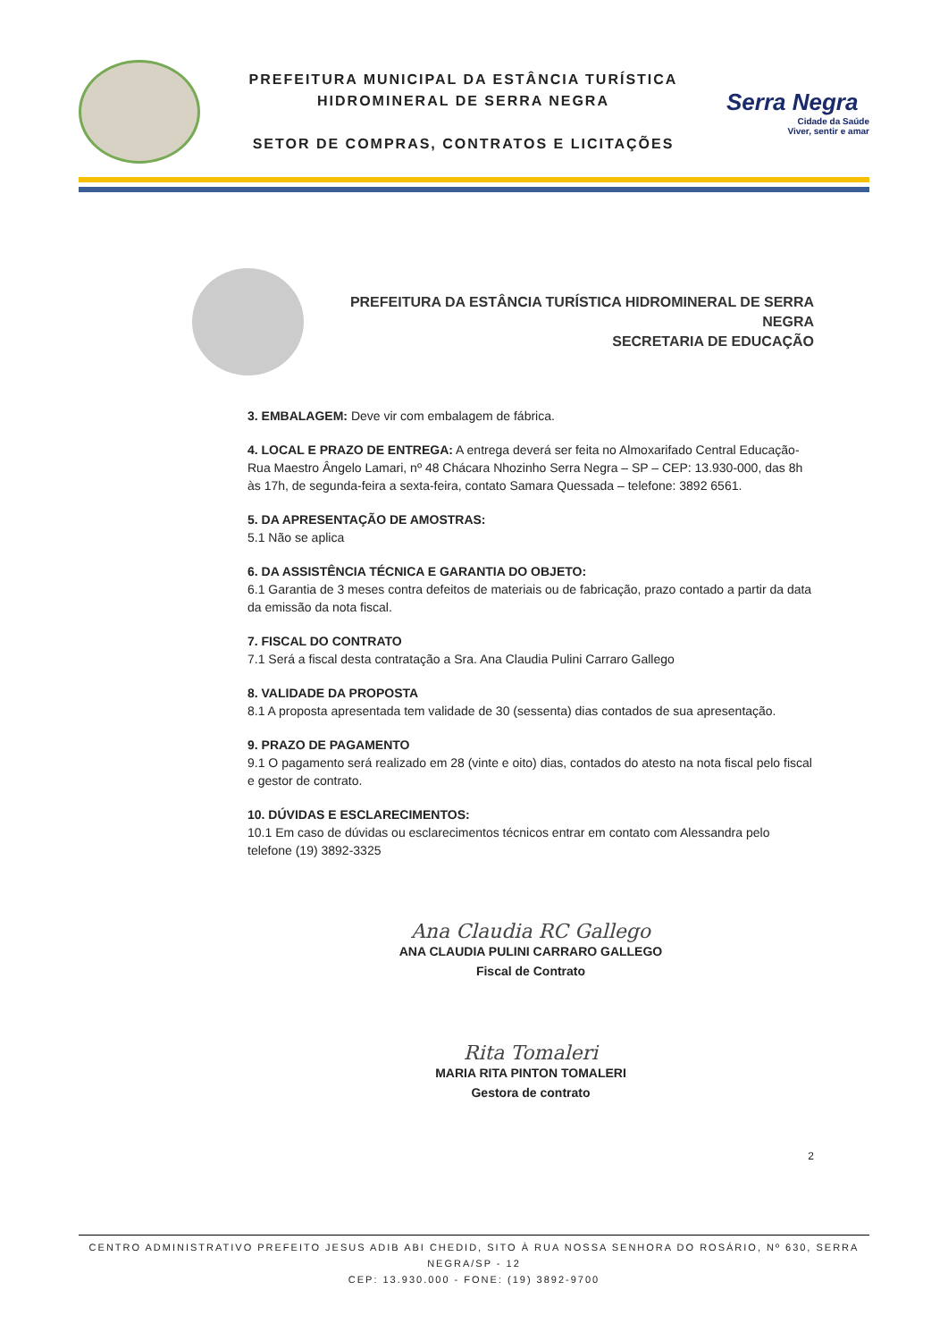PREFEITURA MUNICIPAL DA ESTÂNCIA TURÍSTICA
HIDROMINERAL DE SERRA NEGRA
SETOR DE COMPRAS, CONTRATOS E LICITAÇÕES
Serra Negra
Cidade da Saúde
Viver, sentir e amar
PREFEITURA DA ESTÂNCIA TURÍSTICA HIDROMINERAL DE SERRA NEGRA
SECRETARIA DE EDUCAÇÃO
3. EMBALAGEM: Deve vir com embalagem de fábrica.
4. LOCAL E PRAZO DE ENTREGA: A entrega deverá ser feita no Almoxarifado Central Educação-Rua Maestro Ângelo Lamari, nº 48 Chácara Nhozinho Serra Negra – SP – CEP: 13.930-000, das 8h às 17h, de segunda-feira a sexta-feira, contato Samara Quessada – telefone: 3892 6561.
5. DA APRESENTAÇÃO DE AMOSTRAS:
5.1 Não se aplica
6. DA ASSISTÊNCIA TÉCNICA E GARANTIA DO OBJETO:
6.1 Garantia de 3 meses contra defeitos de materiais ou de fabricação, prazo contado a partir da data da emissão da nota fiscal.
7. FISCAL DO CONTRATO
7.1 Será a fiscal desta contratação a Sra. Ana Claudia Pulini Carraro Gallego
8. VALIDADE DA PROPOSTA
8.1 A proposta apresentada tem validade de 30 (sessenta) dias contados de sua apresentação.
9. PRAZO DE PAGAMENTO
9.1 O pagamento será realizado em 28 (vinte e oito) dias, contados do atesto na nota fiscal pelo fiscal e gestor de contrato.
10. DÚVIDAS E ESCLARECIMENTOS:
10.1 Em caso de dúvidas ou esclarecimentos técnicos entrar em contato com Alessandra pelo telefone (19) 3892-3325
Ana Claudia RC Gallego
ANA CLAUDIA PULINI CARRARO GALLEGO
Fiscal de Contrato
Rita Tomaleri
MARIA RITA PINTON TOMALERI
Gestora de contrato
2
CENTRO ADMINISTRATIVO PREFEITO JESUS ADIB ABI CHEDID, SITO À RUA NOSSA SENHORA DO ROSÁRIO, Nº 630, SERRA NEGRA/SP - 12
CEP: 13.930.000 - FONE: (19) 3892-9700